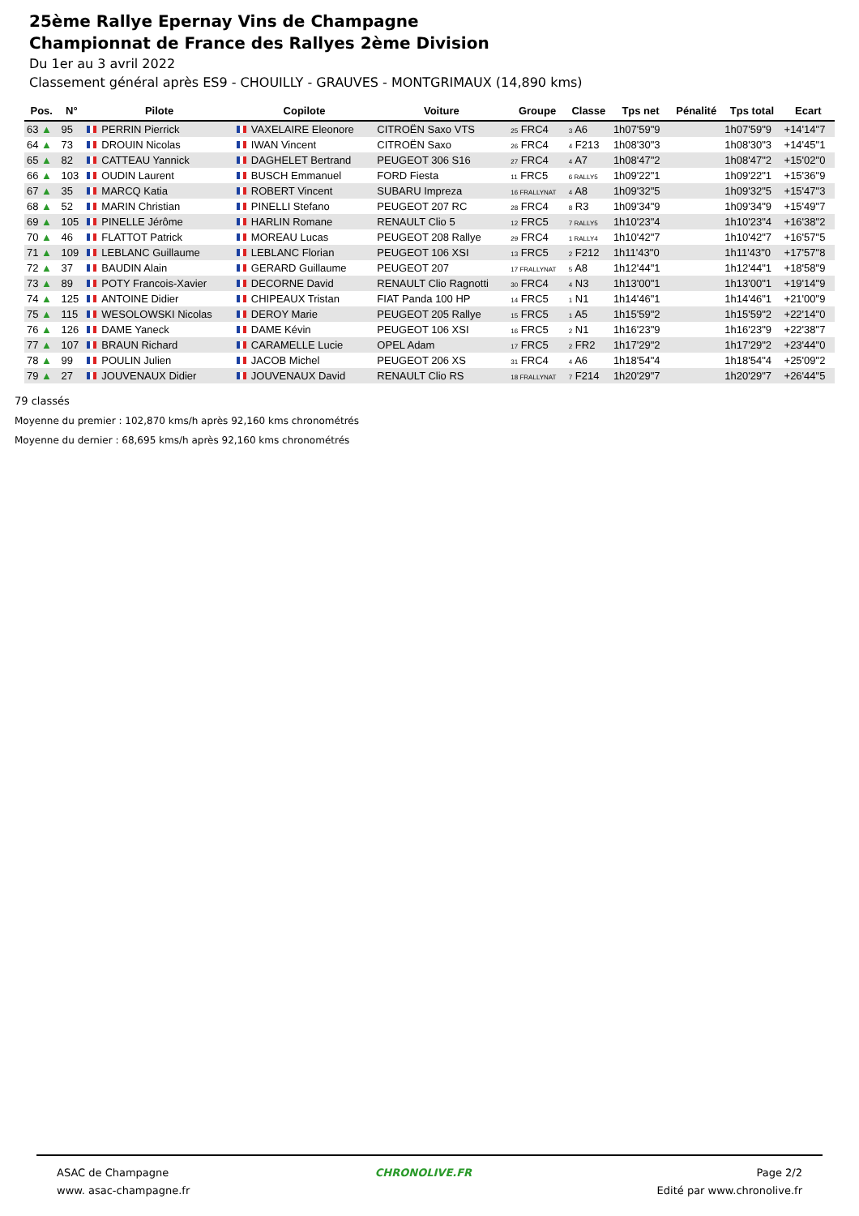25ème Rallye Epernay Vins de Champagne
Championnat de France des Rallyes 2ème Division
Du 1er au 3 avril 2022
Classement général après ES9 - CHOUILLY - GRAUVES - MONTGRIMAUX (14,890 kms)
| Pos. | N° | Pilote | Copilote | Voiture | Groupe | Classe | Tps net | Pénalité | Tps total | Ecart |
| --- | --- | --- | --- | --- | --- | --- | --- | --- | --- | --- |
| 63 ▲ | 95 | PERRIN Pierrick | VAXELAIRE Eleonore | CITROËN Saxo VTS | 25 FRC4 | 3 A6 | 1h07'59"9 | | 1h07'59"9 | +14'14"7 |
| 64 ▲ | 73 | DROUIN Nicolas | IWAN Vincent | CITROËN Saxo | 26 FRC4 | 4 F213 | 1h08'30"3 | | 1h08'30"3 | +14'45"1 |
| 65 ▲ | 82 | CATTEAU Yannick | DAGHELET Bertrand | PEUGEOT 306 S16 | 27 FRC4 | 4 A7 | 1h08'47"2 | | 1h08'47"2 | +15'02"0 |
| 66 ▲ | 103 | OUDIN Laurent | BUSCH Emmanuel | FORD Fiesta | 11 FRC5 | 6 RALLY5 | 1h09'22"1 | | 1h09'22"1 | +15'36"9 |
| 67 ▲ | 35 | MARCQ Katia | ROBERT Vincent | SUBARU Impreza | 16 FRALLYNAT | 4 A8 | 1h09'32"5 | | 1h09'32"5 | +15'47"3 |
| 68 ▲ | 52 | MARIN Christian | PINELLI Stefano | PEUGEOT 207 RC | 28 FRC4 | 8 R3 | 1h09'34"9 | | 1h09'34"9 | +15'49"7 |
| 69 ▲ | 105 | PINELLE Jérôme | HARLIN Romane | RENAULT Clio 5 | 12 FRC5 | 7 RALLY5 | 1h10'23"4 | | 1h10'23"4 | +16'38"2 |
| 70 ▲ | 46 | FLATTOT Patrick | MOREAU Lucas | PEUGEOT 208 Rallye | 29 FRC4 | 1 RALLY4 | 1h10'42"7 | | 1h10'42"7 | +16'57"5 |
| 71 ▲ | 109 | LEBLANC Guillaume | LEBLANC Florian | PEUGEOT 106 XSI | 13 FRC5 | 2 F212 | 1h11'43"0 | | 1h11'43"0 | +17'57"8 |
| 72 ▲ | 37 | BAUDIN Alain | GERARD Guillaume | PEUGEOT 207 | 17 FRALLYNAT | 5 A8 | 1h12'44"1 | | 1h12'44"1 | +18'58"9 |
| 73 ▲ | 89 | POTY Francois-Xavier | DECORNE David | RENAULT Clio Ragnotti | 30 FRC4 | 4 N3 | 1h13'00"1 | | 1h13'00"1 | +19'14"9 |
| 74 ▲ | 125 | ANTOINE Didier | CHIPEAUX Tristan | FIAT Panda 100 HP | 14 FRC5 | 1 N1 | 1h14'46"1 | | 1h14'46"1 | +21'00"9 |
| 75 ▲ | 115 | WESOLOWSKI Nicolas | DEROY Marie | PEUGEOT 205 Rallye | 15 FRC5 | 1 A5 | 1h15'59"2 | | 1h15'59"2 | +22'14"0 |
| 76 ▲ | 126 | DAME Yaneck | DAME Kévin | PEUGEOT 106 XSI | 16 FRC5 | 2 N1 | 1h16'23"9 | | 1h16'23"9 | +22'38"7 |
| 77 ▲ | 107 | BRAUN Richard | CARAMELLE Lucie | OPEL Adam | 17 FRC5 | 2 FR2 | 1h17'29"2 | | 1h17'29"2 | +23'44"0 |
| 78 ▲ | 99 | POULIN Julien | JACOB Michel | PEUGEOT 206 XS | 31 FRC4 | 4 A6 | 1h18'54"4 | | 1h18'54"4 | +25'09"2 |
| 79 ▲ | 27 | JOUVENAUX Didier | JOUVENAUX David | RENAULT Clio RS | 18 FRALLYNAT | 7 F214 | 1h20'29"7 | | 1h20'29"7 | +26'44"5 |
79 classés
Moyenne du premier : 102,870 kms/h après 92,160 kms chronométrés
Moyenne du dernier : 68,695 kms/h après 92,160 kms chronométrés
ASAC de Champagne
www. asac-champagne.fr
CHRONOLIVE.FR Page 2/2
Edité par www.chronolive.fr